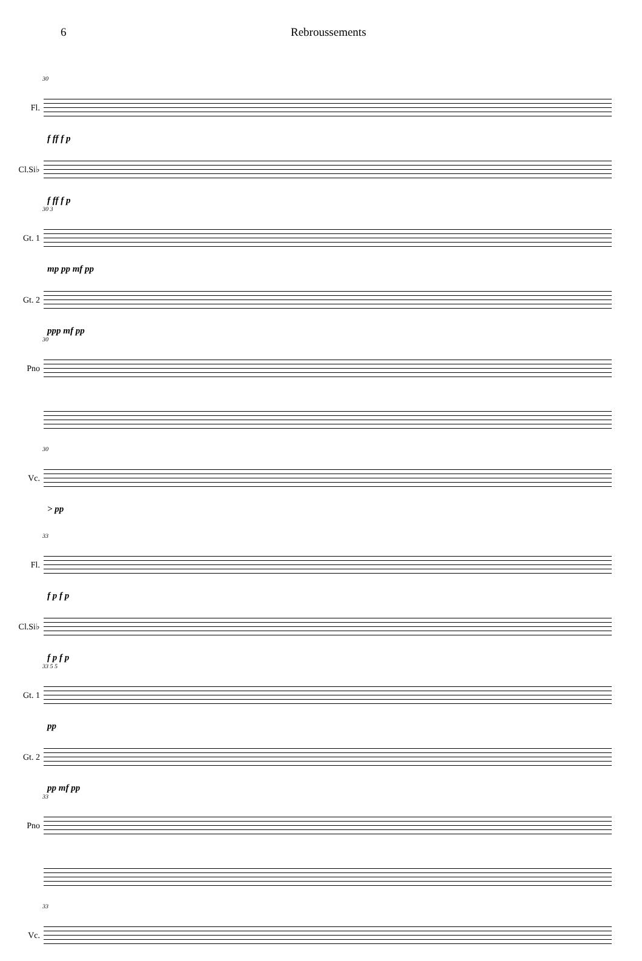6 Rebroussements
30
Fl.
f ff f p
Cl.Si♭
f ff f p
30 3
Gt. 1
mp pp mf pp
Gt. 2
ppp mf pp
30
Pno
30
Vc.
> pp
33
Fl.
f p f p
Cl.Si♭
f p f p
33 5 5
Gt. 1
pp
Gt. 2
pp mf pp
33
Pno
33
Vc.